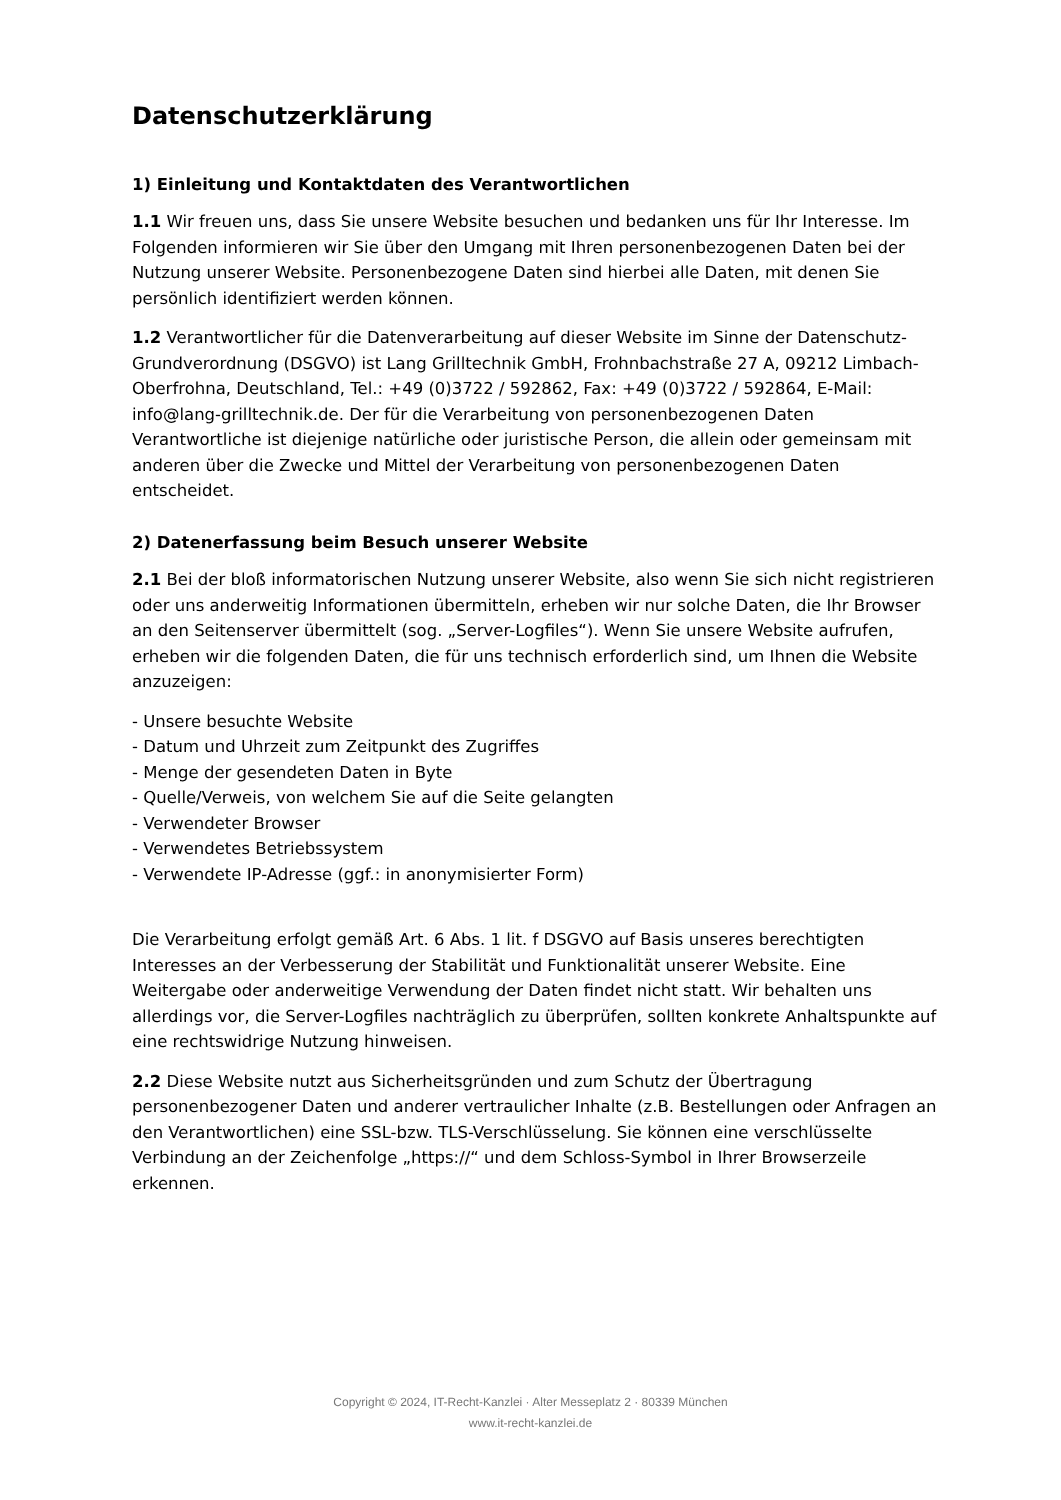Datenschutzerklärung
1) Einleitung und Kontaktdaten des Verantwortlichen
1.1 Wir freuen uns, dass Sie unsere Website besuchen und bedanken uns für Ihr Interesse. Im Folgenden informieren wir Sie über den Umgang mit Ihren personenbezogenen Daten bei der Nutzung unserer Website. Personenbezogene Daten sind hierbei alle Daten, mit denen Sie persönlich identifiziert werden können.
1.2 Verantwortlicher für die Datenverarbeitung auf dieser Website im Sinne der Datenschutz-Grundverordnung (DSGVO) ist Lang Grilltechnik GmbH, Frohnbachstraße 27 A, 09212 Limbach-Oberfrohna, Deutschland, Tel.: +49 (0)3722 / 592862, Fax: +49 (0)3722 / 592864, E-Mail: info@lang-grilltechnik.de. Der für die Verarbeitung von personenbezogenen Daten Verantwortliche ist diejenige natürliche oder juristische Person, die allein oder gemeinsam mit anderen über die Zwecke und Mittel der Verarbeitung von personenbezogenen Daten entscheidet.
2) Datenerfassung beim Besuch unserer Website
2.1 Bei der bloß informatorischen Nutzung unserer Website, also wenn Sie sich nicht registrieren oder uns anderweitig Informationen übermitteln, erheben wir nur solche Daten, die Ihr Browser an den Seitenserver übermittelt (sog. „Server-Logfiles“). Wenn Sie unsere Website aufrufen, erheben wir die folgenden Daten, die für uns technisch erforderlich sind, um Ihnen die Website anzuzeigen:
- Unsere besuchte Website
- Datum und Uhrzeit zum Zeitpunkt des Zugriffes
- Menge der gesendeten Daten in Byte
- Quelle/Verweis, von welchem Sie auf die Seite gelangten
- Verwendeter Browser
- Verwendetes Betriebssystem
- Verwendete IP-Adresse (ggf.: in anonymisierter Form)
Die Verarbeitung erfolgt gemäß Art. 6 Abs. 1 lit. f DSGVO auf Basis unseres berechtigten Interesses an der Verbesserung der Stabilität und Funktionalität unserer Website. Eine Weitergabe oder anderweitige Verwendung der Daten findet nicht statt. Wir behalten uns allerdings vor, die Server-Logfiles nachträglich zu überprüfen, sollten konkrete Anhaltspunkte auf eine rechtswidrige Nutzung hinweisen.
2.2 Diese Website nutzt aus Sicherheitsgründen und zum Schutz der Übertragung personenbezogener Daten und anderer vertraulicher Inhalte (z.B. Bestellungen oder Anfragen an den Verantwortlichen) eine SSL-bzw. TLS-Verschlüsselung. Sie können eine verschlüsselte Verbindung an der Zeichenfolge „https://“ und dem Schloss-Symbol in Ihrer Browserzeile erkennen.
Copyright © 2024, IT-Recht-Kanzlei · Alter Messeplatz 2 · 80339 München
www.it-recht-kanzlei.de